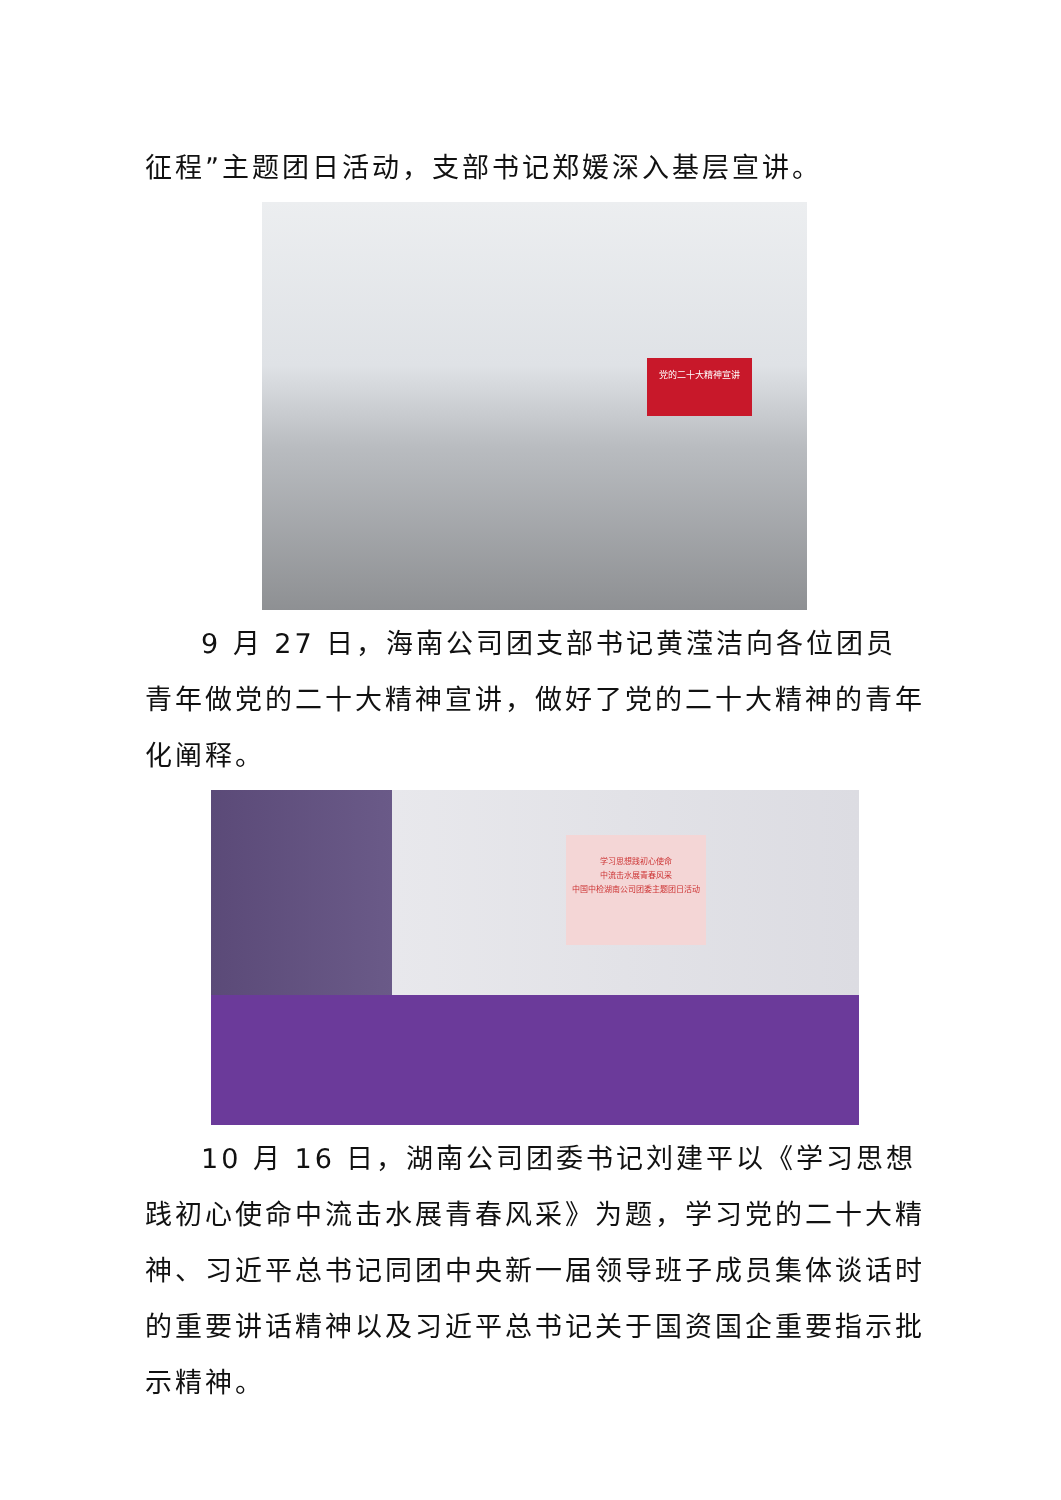征程”主题团日活动，支部书记郑媛深入基层宣讲。
党的二十大精神宣讲
9 月 27 日，海南公司团支部书记黄滢洁向各位团员青年做党的二十大精神宣讲，做好了党的二十大精神的青年化阐释。
学习思想践初心使命
中流击水展青春风采
中国中检湖南公司团委主题团日活动
10 月 16 日，湖南公司团委书记刘建平以《学习思想践初心使命中流击水展青春风采》为题，学习党的二十大精神、习近平总书记同团中央新一届领导班子成员集体谈话时的重要讲话精神以及习近平总书记关于国资国企重要指示批示精神。